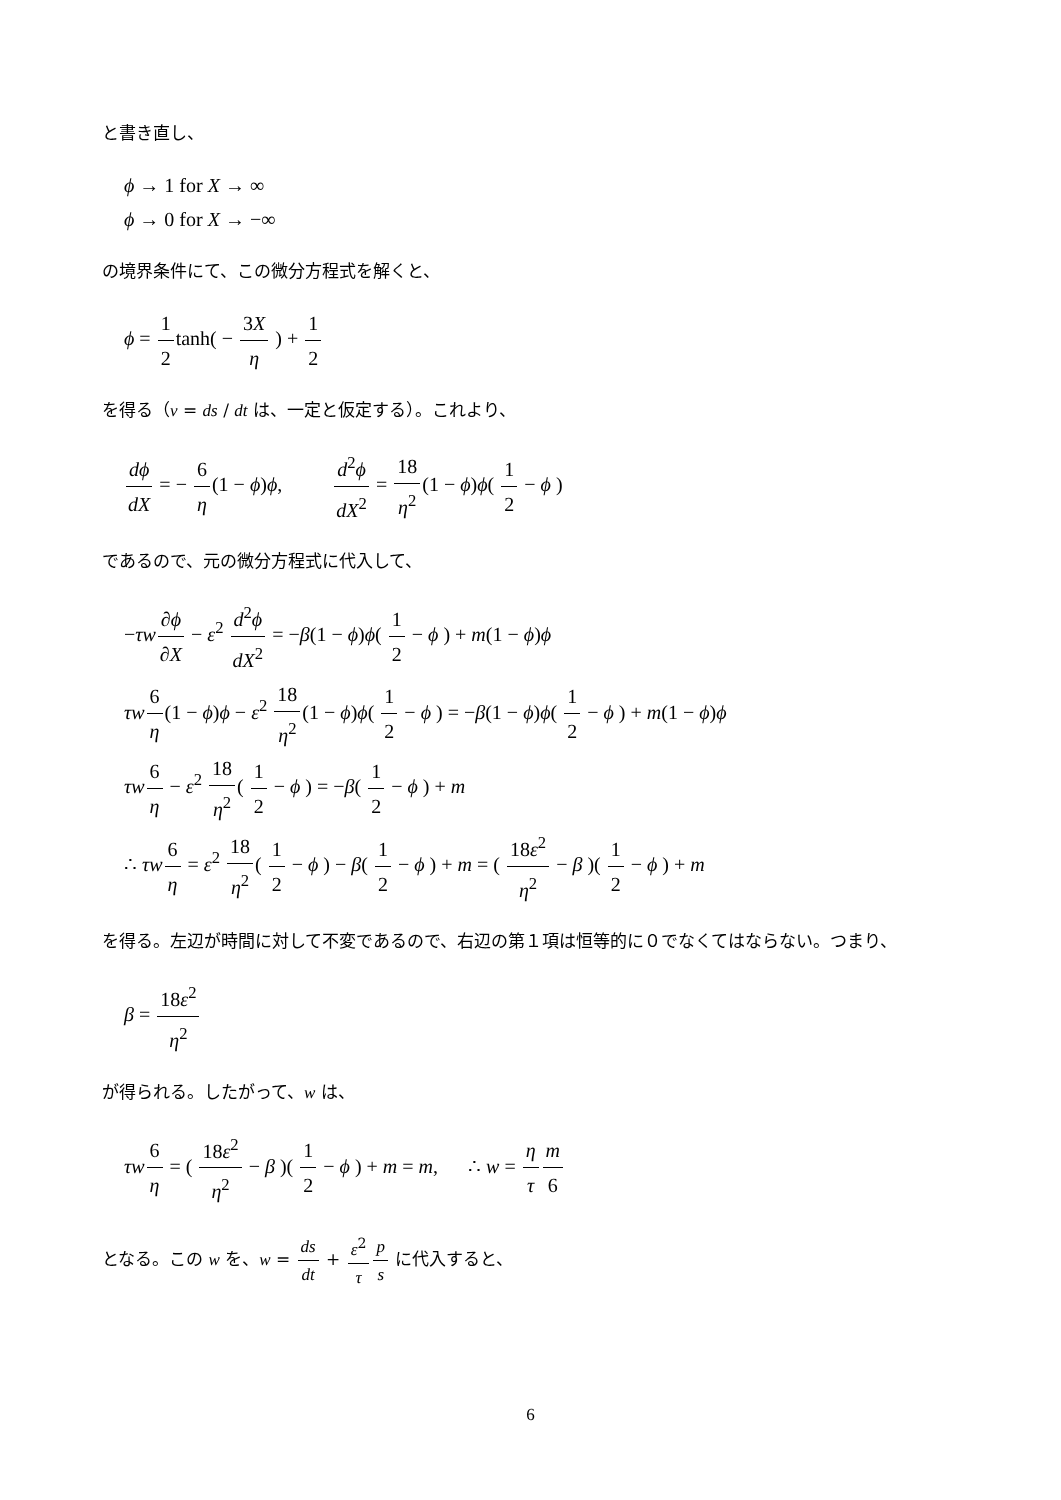と書き直し、
ϕ → 1 for X → ∞
ϕ → 0 for X → −∞
の境界条件にて、この微分方程式を解くと、
ϕ = 1 2tanh( − 3X η ) + 1 2
を得る（v = ds / dt は、一定と仮定する）。これより、
dϕ dX = − 6 η(1 − ϕ)ϕ, d<sup>2</sup>ϕ dX<sup>2</sup> = 18 η<sup>2</sup>(1 − ϕ)ϕ( 1 2 − ϕ )
であるので、元の微分方程式に代入して、
−τw∂ϕ ∂X − ε<sup>2</sup> d<sup>2</sup>ϕ dX<sup>2</sup> = −β(1 − ϕ)ϕ( 1 2 − ϕ ) + m(1 − ϕ)ϕ
τw 6 η(1 − ϕ)ϕ − ε<sup>2</sup> 18 η<sup>2</sup>(1 − ϕ)ϕ( 1 2 − ϕ ) = −β(1 − ϕ)ϕ( 1 2 − ϕ ) + m(1 − ϕ)ϕ
τw 6 η − ε<sup>2</sup> 18 η<sup>2</sup>( 1 2 − ϕ ) = −β( 1 2 − ϕ ) + m
∴ τw 6 η = ε<sup>2</sup> 18 η<sup>2</sup>( 1 2 − ϕ ) − β( 1 2 − ϕ ) + m = ( 18ε<sup>2</sup> η<sup>2</sup> − β )( 1 2 − ϕ ) + m
を得る。左辺が時間に対して不変であるので、右辺の第１項は恒等的に０でなくてはならない。つまり、
β = 18ε<sup>2</sup> η<sup>2</sup>
が得られる。したがって、w は、
τw 6 η = ( 18ε<sup>2</sup> η<sup>2</sup> − β )( 1 2 − ϕ ) + m = m, ∴ w = η τ m 6
となる。この w を、w = ds dt + ε<sup>2</sup> τ p s に代入すると、
6